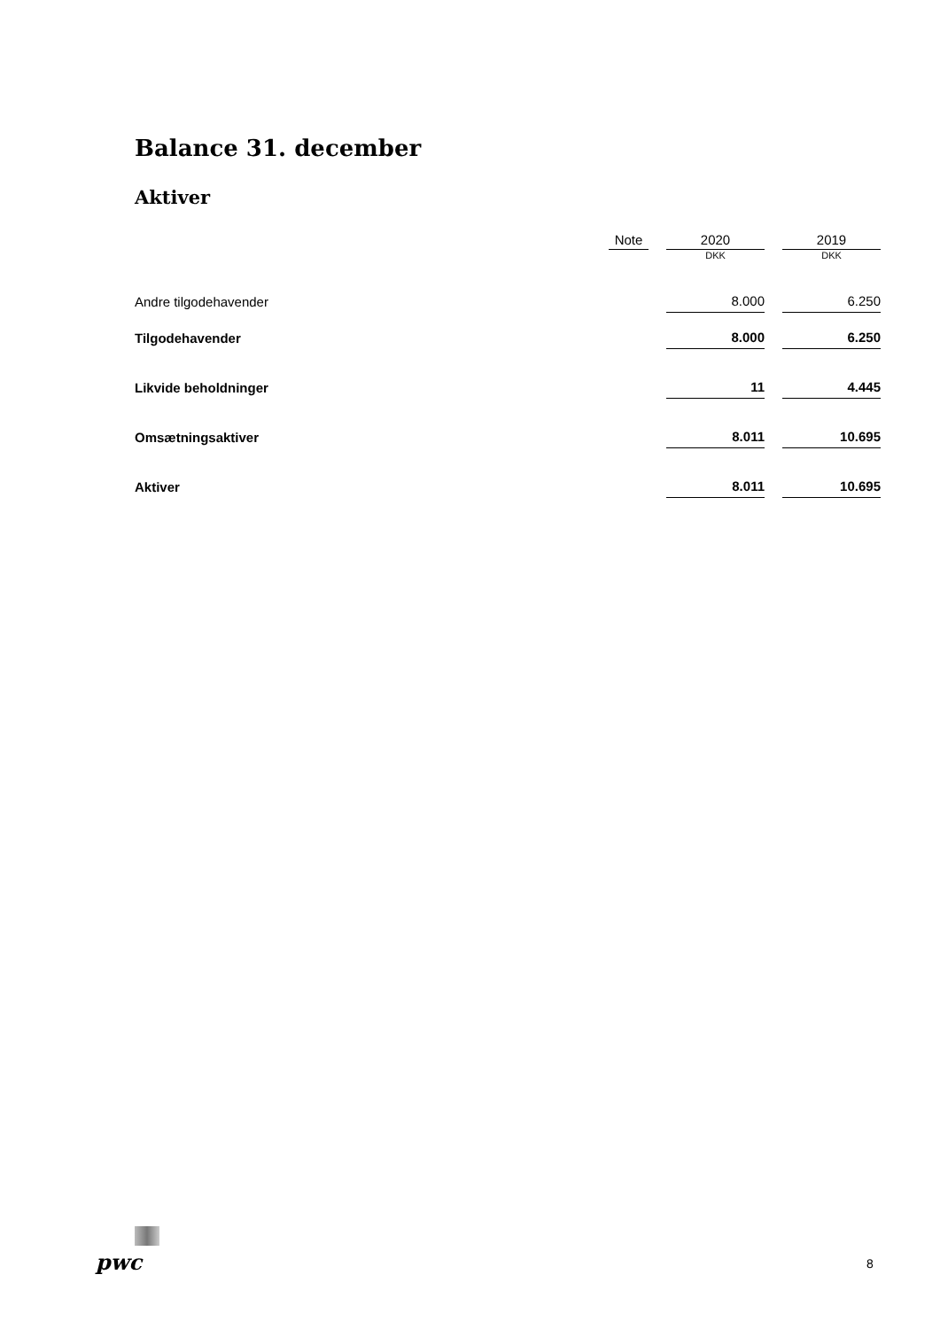Balance 31. december
Aktiver
| | Note | | 2020 | | 2019 |
| | | | DKK | | DKK |
| Andre tilgodehavender | | | 8.000 | | 6.250 |
| Tilgodehavender | | | 8.000 | | 6.250 |
| Likvide beholdninger | | | 11 | | 4.445 |
| Omsætningsaktiver | | | 8.011 | | 10.695 |
| Aktiver | | | 8.011 | | 10.695 |
pwc 8